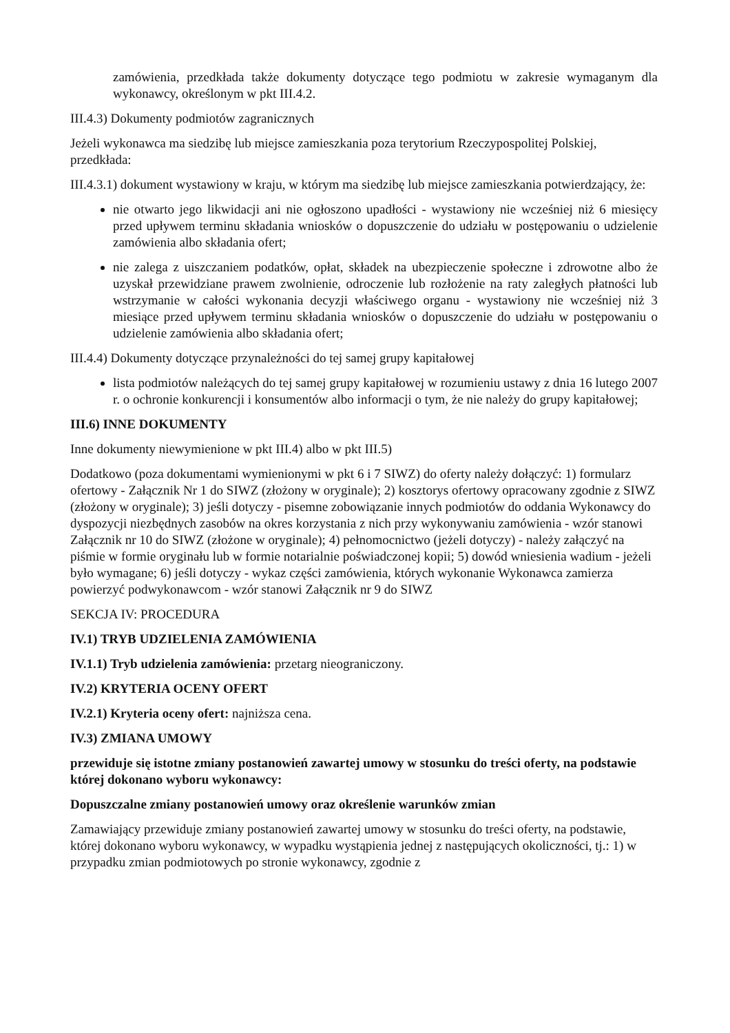zamówienia, przedkłada także dokumenty dotyczące tego podmiotu w zakresie wymaganym dla wykonawcy, określonym w pkt III.4.2.
III.4.3) Dokumenty podmiotów zagranicznych
Jeżeli wykonawca ma siedzibę lub miejsce zamieszkania poza terytorium Rzeczypospolitej Polskiej, przedkłada:
III.4.3.1) dokument wystawiony w kraju, w którym ma siedzibę lub miejsce zamieszkania potwierdzający, że:
nie otwarto jego likwidacji ani nie ogłoszono upadłości - wystawiony nie wcześniej niż 6 miesięcy przed upływem terminu składania wniosków o dopuszczenie do udziału w postępowaniu o udzielenie zamówienia albo składania ofert;
nie zalega z uiszczaniem podatków, opłat, składek na ubezpieczenie społeczne i zdrowotne albo że uzyskał przewidziane prawem zwolnienie, odroczenie lub rozłożenie na raty zaległych płatności lub wstrzymanie w całości wykonania decyzji właściwego organu - wystawiony nie wcześniej niż 3 miesiące przed upływem terminu składania wniosków o dopuszczenie do udziału w postępowaniu o udzielenie zamówienia albo składania ofert;
III.4.4) Dokumenty dotyczące przynależności do tej samej grupy kapitałowej
lista podmiotów należących do tej samej grupy kapitałowej w rozumieniu ustawy z dnia 16 lutego 2007 r. o ochronie konkurencji i konsumentów albo informacji o tym, że nie należy do grupy kapitałowej;
III.6) INNE DOKUMENTY
Inne dokumenty niewymienione w pkt III.4) albo w pkt III.5)
Dodatkowo (poza dokumentami wymienionymi w pkt 6 i 7 SIWZ) do oferty należy dołączyć: 1) formularz ofertowy - Załącznik Nr 1 do SIWZ (złożony w oryginale); 2) kosztorys ofertowy opracowany zgodnie z SIWZ (złożony w oryginale); 3) jeśli dotyczy - pisemne zobowiązanie innych podmiotów do oddania Wykonawcy do dyspozycji niezbędnych zasobów na okres korzystania z nich przy wykonywaniu zamówienia - wzór stanowi Załącznik nr 10 do SIWZ (złożone w oryginale); 4) pełnomocnictwo (jeżeli dotyczy) - należy załączyć na piśmie w formie oryginału lub w formie notarialnie poświadczonej kopii; 5) dowód wniesienia wadium - jeżeli było wymagane; 6) jeśli dotyczy - wykaz części zamówienia, których wykonanie Wykonawca zamierza powierzyć podwykonawcom - wzór stanowi Załącznik nr 9 do SIWZ
SEKCJA IV: PROCEDURA
IV.1) TRYB UDZIELENIA ZAMÓWIENIA
IV.1.1) Tryb udzielenia zamówienia: przetarg nieograniczony.
IV.2) KRYTERIA OCENY OFERT
IV.2.1) Kryteria oceny ofert: najniższa cena.
IV.3) ZMIANA UMOWY
przewiduje się istotne zmiany postanowień zawartej umowy w stosunku do treści oferty, na podstawie której dokonano wyboru wykonawcy:
Dopuszczalne zmiany postanowień umowy oraz określenie warunków zmian
Zamawiający przewiduje zmiany postanowień zawartej umowy w stosunku do treści oferty, na podstawie, której dokonano wyboru wykonawcy, w wypadku wystąpienia jednej z następujących okoliczności, tj.: 1) w przypadku zmian podmiotowych po stronie wykonawcy, zgodnie z